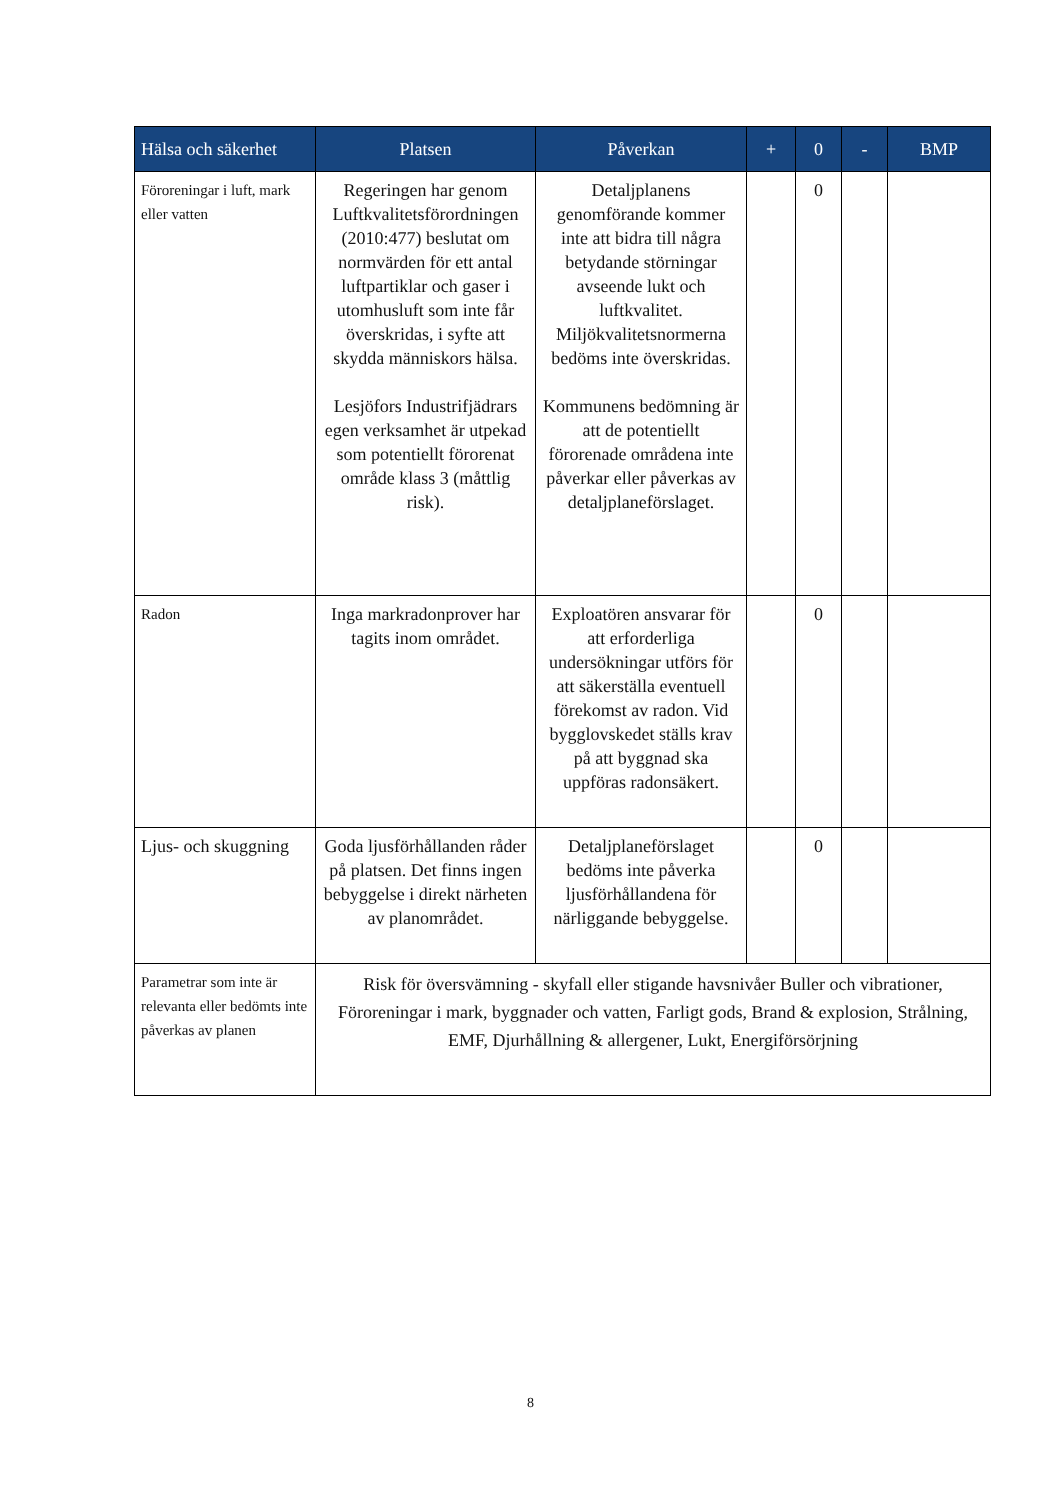| Hälsa och säkerhet | Platsen | Påverkan | + | 0 | - | BMP |
| --- | --- | --- | --- | --- | --- | --- |
| Föroreningar i luft, mark eller vatten | Regeringen har genom Luftkvalitetsförordningen (2010:477) beslutat om normvärden för ett antal luftpartiklar och gaser i utomhusluft som inte får överskridas, i syfte att skydda människors hälsa. Lesjöfors Industrifjädrars egen verksamhet är utpekad som potentiellt förorenat område klass 3 (måttlig risk). | Detaljplanens genomförande kommer inte att bidra till några betydande störningar avseende lukt och luftkvalitet. Miljökvalitetsnormerna bedöms inte överskridas. Kommunens bedömning är att de potentiellt förorenade områdena inte påverkar eller påverkas av detaljplaneförslaget. | | 0 | | |
| Radon | Inga markradonprover har tagits inom området. | Exploatören ansvarar för att erforderliga undersökningar utförs för att säkerställa eventuell förekomst av radon. Vid bygglovskedet ställs krav på att byggnad ska uppföras radonsäkert. | | 0 | | |
| Ljus- och skuggning | Goda ljusförhållanden råder på platsen. Det finns ingen bebyggelse i direkt närheten av planområdet. | Detaljplaneförslaget bedöms inte påverka ljusförhållandena för närliggande bebyggelse. | | 0 | | |
| Parametrar som inte är relevanta eller bedömts inte påverkas av planen | Risk för översvämning - skyfall eller stigande havsnivåer Buller och vibrationer, Föroreningar i mark, byggnader och vatten, Farligt gods, Brand & explosion, Strålning, EMF, Djurhållning & allergener, Lukt, Energiförsörjning | | | | | |
8